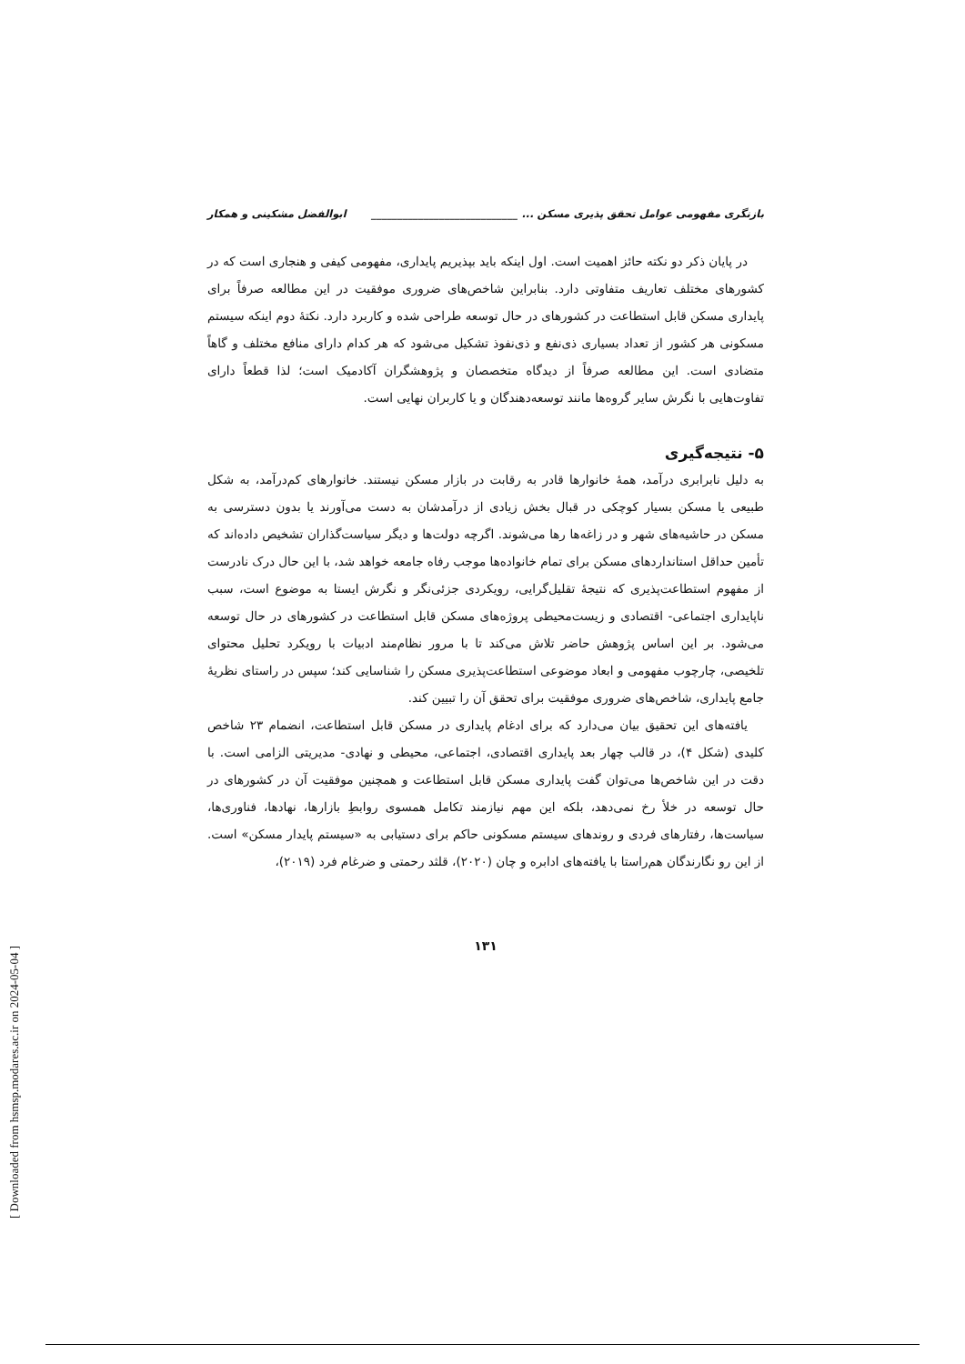بازنگری مفهومی عوامل تحقق پذیری مسکن ... ____________________________ ابوالفضل مشکینی و همکار
در پایان ذکر دو نکته حائز اهمیت است. اول اینکه باید بپذیریم پایداری، مفهومی کیفی و هنجاری است که در کشورهای مختلف تعاریف متفاوتی دارد. بنابراین شاخص‌های ضروری موفقیت در این مطالعه صرفاً برای پایداری مسکن قابل استطاعت در کشورهای در حال توسعه طراحی شده و کاربرد دارد. نکتهٔ دوم اینکه سیستم مسکونی هر کشور از تعداد بسیاری ذی‌نفع و ذی‌نفوذ تشکیل می‌شود که هر کدام دارای منافع مختلف و گاهاً متضادی است. این مطالعه صرفاً از دیدگاه متخصصان و پژوهشگران آکادمیک است؛ لذا قطعاً دارای تفاوت‌هایی با نگرش سایر گروه‌ها مانند توسعه‌دهندگان و یا کاربران نهایی است.
۵- نتیجه‌گیری
به دلیل نابرابری درآمد، همهٔ خانوارها قادر به رقابت در بازار مسکن نیستند. خانوارهای کم‌درآمد، به شکل طبیعی یا مسکن بسیار کوچکی در قبال بخش زیادی از درآمدشان به دست می‌آورند یا بدون دسترسی به مسکن در حاشیه‌های شهر و در زاغه‌ها رها می‌شوند. اگرچه دولت‌ها و دیگر سیاست‌گذاران تشخیص داده‌اند که تأمین حداقل استانداردهای مسکن برای تمام خانواده‌ها موجب رفاه جامعه خواهد شد، با این حال درک نادرست از مفهوم استطاعت‌پذیری که نتیجهٔ تقلیل‌گرایی، رویکردی جزئی‌نگر و نگرش ایستا به موضوع است، سبب ناپایداری اجتماعی- اقتصادی و زیست‌محیطی پروژه‌های مسکن قابل استطاعت در کشورهای در حال توسعه می‌شود. بر این اساس پژوهش حاضر تلاش می‌کند تا با مرور نظام‌مند ادبیات با رویکرد تحلیل محتوای تلخیصی، چارچوب مفهومی و ابعاد موضوعی استطاعت‌پذیری مسکن را شناسایی کند؛ سپس در راستای نظریهٔ جامع پایداری، شاخص‌های ضروری موفقیت برای تحقق آن را تبیین کند.
یافته‌های این تحقیق بیان می‌دارد که برای ادغام پایداری در مسکن قابل استطاعت، انضمام ۲۳ شاخص کلیدی (شکل ۴)، در قالب چهار بعد پایداری اقتصادی، اجتماعی، محیطی و نهادی- مدیریتی الزامی است. با دقت در این شاخص‌ها می‌توان گفت پایداری مسکن قابل استطاعت و همچنین موفقیت آن در کشورهای در حال توسعه در خلأ رخ نمی‌دهد، بلکه این مهم نیازمند تکامل همسوی روابطِ بازارها، نهادها، فناوری‌ها، سیاست‌ها، رفتارهای فردی و روندهای سیستم مسکونی حاکم برای دستیابی به «سیستم پایدار مسکن» است. از این رو نگارندگان هم‌راستا با یافته‌های ادابره و چان (۲۰۲۰)، قلثد رحمتی و ضرغام فرد (۲۰۱۹)،
۱۳۱
[ Downloaded from hsmsp.modares.ac.ir on 2024-05-04 ]